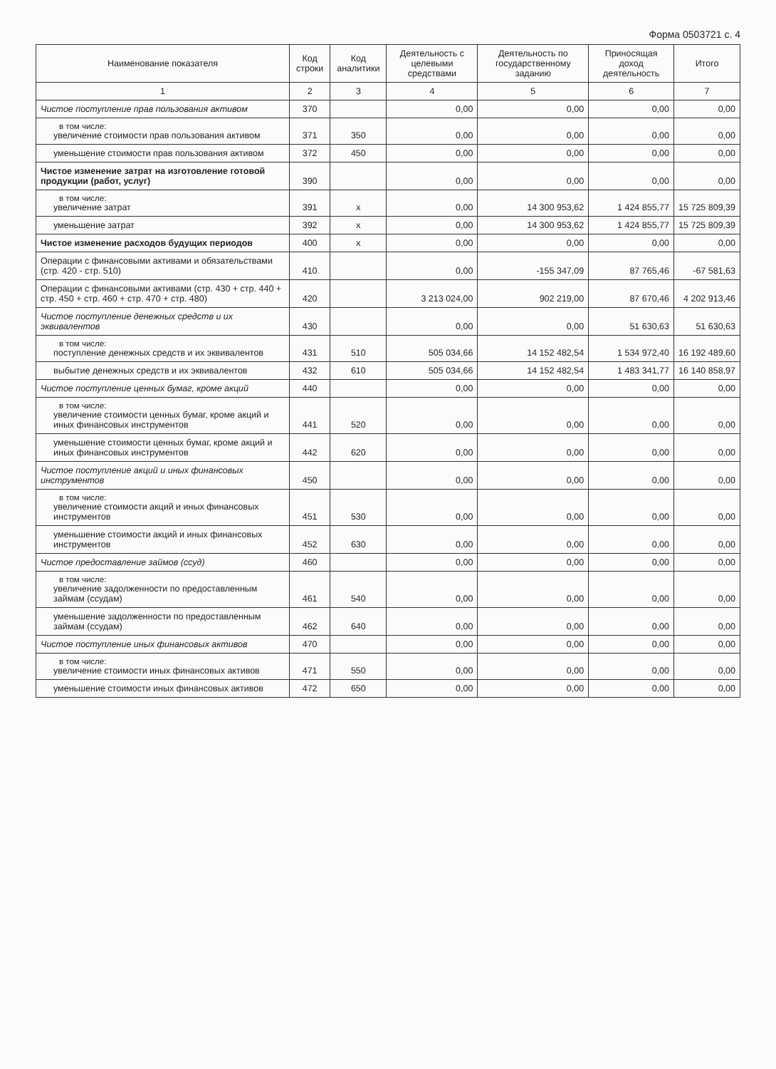Форма 0503721 с. 4
| Наименование показателя | Код строки | Код аналитики | Деятельность с целевыми средствами | Деятельность по государственному заданию | Приносящая доход деятельность | Итого |
| --- | --- | --- | --- | --- | --- | --- |
| 1 | 2 | 3 | 4 | 5 | 6 | 7 |
| Чистое поступление прав пользования активом | 370 | | 0,00 | 0,00 | 0,00 | 0,00 |
| в том числе: увеличение стоимости прав пользования активом | 371 | 350 | 0,00 | 0,00 | 0,00 | 0,00 |
| уменьшение стоимости прав пользования активом | 372 | 450 | 0,00 | 0,00 | 0,00 | 0,00 |
| Чистое изменение затрат на изготовление готовой продукции (работ, услуг) | 390 | | 0,00 | 0,00 | 0,00 | 0,00 |
| в том числе: увеличение затрат | 391 | x | 0,00 | 14 300 953,62 | 1 424 855,77 | 15 725 809,39 |
| уменьшение затрат | 392 | x | 0,00 | 14 300 953,62 | 1 424 855,77 | 15 725 809,39 |
| Чистое изменение расходов будущих периодов | 400 | x | 0,00 | 0,00 | 0,00 | 0,00 |
| Операции с финансовыми активами и обязательствами (стр. 420 - стр. 510) | 410 | | 0,00 | -155 347,09 | 87 765,46 | -67 581,63 |
| Операции с финансовыми активами (стр. 430 + стр. 440 + стр. 450 + стр. 460 + стр. 470 + стр. 480) | 420 | | 3 213 024,00 | 902 219,00 | 87 670,46 | 4 202 913,46 |
| Чистое поступление денежных средств и их эквивалентов | 430 | | 0,00 | 0,00 | 51 630,63 | 51 630,63 |
| в том числе: поступление денежных средств и их эквивалентов | 431 | 510 | 505 034,66 | 14 152 482,54 | 1 534 972,40 | 16 192 489,60 |
| выбытие денежных средств и их эквивалентов | 432 | 610 | 505 034,66 | 14 152 482,54 | 1 483 341,77 | 16 140 858,97 |
| Чистое поступление ценных бумаг, кроме акций | 440 | | 0,00 | 0,00 | 0,00 | 0,00 |
| в том числе: увеличение стоимости ценных бумаг, кроме акций и иных финансовых инструментов | 441 | 520 | 0,00 | 0,00 | 0,00 | 0,00 |
| уменьшение стоимости ценных бумаг, кроме акций и иных финансовых инструментов | 442 | 620 | 0,00 | 0,00 | 0,00 | 0,00 |
| Чистое поступление акций и иных финансовых инструментов | 450 | | 0,00 | 0,00 | 0,00 | 0,00 |
| в том числе: увеличение стоимости акций и иных финансовых инструментов | 451 | 530 | 0,00 | 0,00 | 0,00 | 0,00 |
| уменьшение стоимости акций и иных финансовых инструментов | 452 | 630 | 0,00 | 0,00 | 0,00 | 0,00 |
| Чистое предоставление займов (ссуд) | 460 | | 0,00 | 0,00 | 0,00 | 0,00 |
| в том числе: увеличение задолженности по предоставленным займам (ссудам) | 461 | 540 | 0,00 | 0,00 | 0,00 | 0,00 |
| уменьшение задолженности по предоставленным займам (ссудам) | 462 | 640 | 0,00 | 0,00 | 0,00 | 0,00 |
| Чистое поступление иных финансовых активов | 470 | | 0,00 | 0,00 | 0,00 | 0,00 |
| в том числе: увеличение стоимости иных финансовых активов | 471 | 550 | 0,00 | 0,00 | 0,00 | 0,00 |
| уменьшение стоимости иных финансовых активов | 472 | 650 | 0,00 | 0,00 | 0,00 | 0,00 |